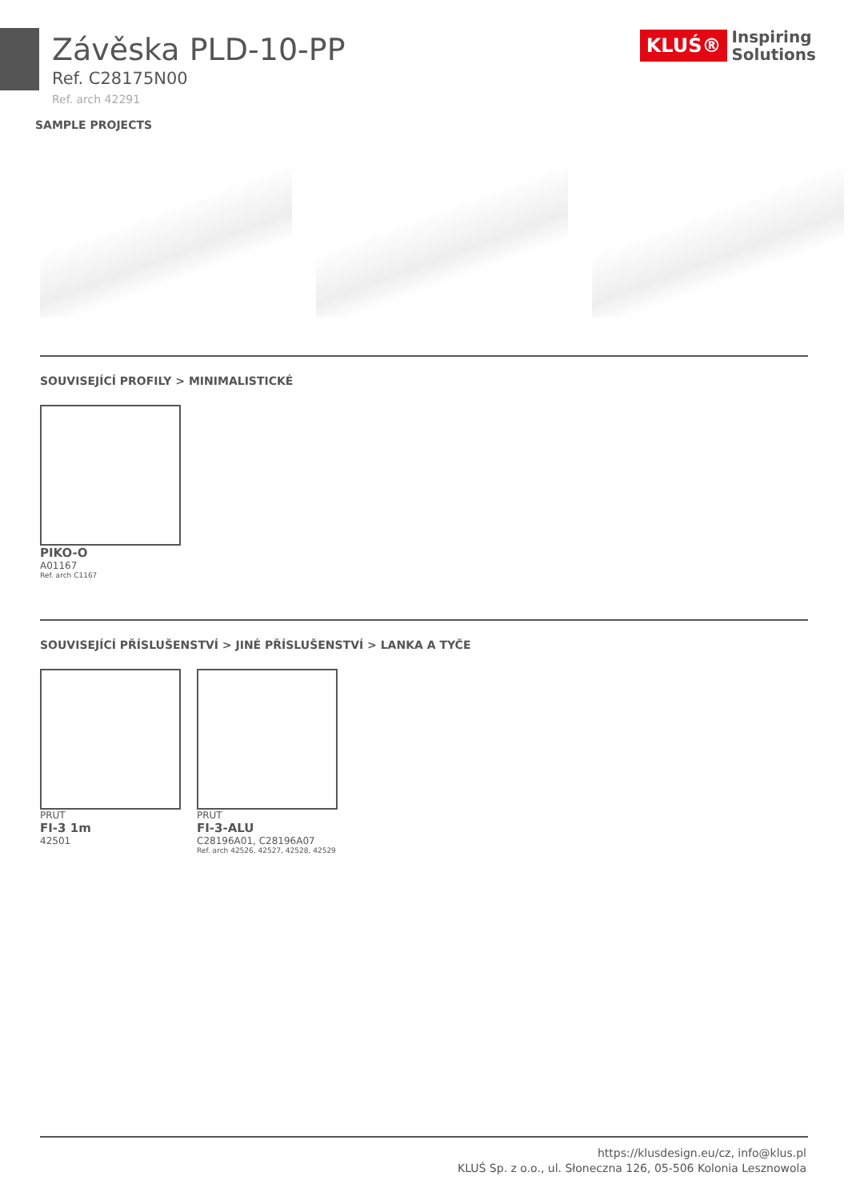KLUŚ® Inspiring
Solutions
Závěska PLD-10-PP
Ref. C28175N00
Ref. arch 42291
SAMPLE PROJECTS
SOUVISEJÍCÍ PROFILY > MINIMALISTICKÉ
PIKO-O
A01167
Ref. arch C1167
SOUVISEJÍCÍ PŘÍSLUŠENSTVÍ > JINÉ PŘÍSLUŠENSTVÍ > LANKA A TYČE
PRUT
FI-3 1m
42501
PRUT
FI-3-ALU
C28196A01, C28196A07
Ref. arch 42526, 42527, 42528, 42529
https://klusdesign.eu/cz, info@klus.pl
KLUŚ Sp. z o.o., ul. Słoneczna 126, 05-506 Kolonia Lesznowola